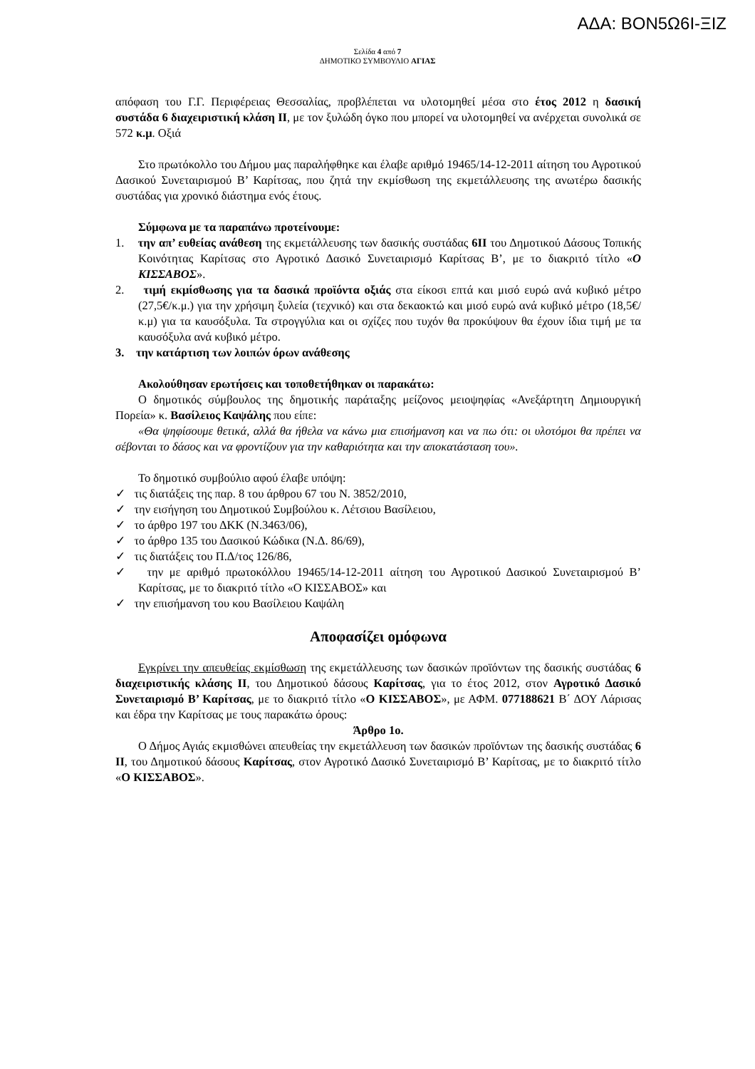ΑΔΑ: ΒΟΝ5Ω6Ι-ΞΙΖ
Σελίδα 4 από 7
ΔΗΜΟΤΙΚΟ ΣΥΜΒΟΥΛΙΟ ΑΓΙΑΣ
απόφαση του Γ.Γ. Περιφέρειας Θεσσαλίας, προβλέπεται να υλοτομηθεί μέσα στο έτος 2012 η δασική συστάδα 6 διαχειριστική κλάση ΙΙ, με τον ξυλώδη όγκο που μπορεί να υλοτομηθεί να ανέρχεται συνολικά σε 572 κ.μ. Οξιά
Στο πρωτόκολλο του Δήμου μας παραλήφθηκε και έλαβε αριθμό 19465/14-12-2011 αίτηση του Αγροτικού Δασικού Συνεταιρισμού Β’ Καρίτσας, που ζητά την εκμίσθωση της εκμετάλλευσης της ανωτέρω δασικής συστάδας για χρονικό διάστημα ενός έτους.
Σύμφωνα με τα παραπάνω προτείνουμε:
1. την απ’ ευθείας ανάθεση της εκμετάλλευσης των δασικής συστάδας 6ΙΙ του Δημοτικού Δάσους Τοπικής Κοινότητας Καρίτσας στο Αγροτικό Δασικό Συνεταιρισμό Καρίτσας Β’, με το διακριτό τίτλο «Ο ΚΙΣΣΑΒΟΣ».
2. τιμή εκμίσθωσης για τα δασικά προϊόντα οξιάς στα είκοσι επτά και μισό ευρώ ανά κυβικό μέτρο (27,5€/κ.μ.) για την χρήσιμη ξυλεία (τεχνικό) και στα δεκαοκτώ και μισό ευρώ ανά κυβικό μέτρο (18,5€/κ.μ) για τα καυσόξυλα. Τα στρογγύλια και οι σχίζες που τυχόν θα προκύψουν θα έχουν ίδια τιμή με τα καυσόξυλα ανά κυβικό μέτρο.
3. την κατάρτιση των λοιπών όρων ανάθεσης
Ακολούθησαν ερωτήσεις και τοποθετήθηκαν οι παρακάτω:
Ο δημοτικός σύμβουλος της δημοτικής παράταξης μείζονος μειοψηφίας «Ανεξάρτητη Δημιουργική Πορεία» κ. Βασίλειος Καψάλης που είπε:
«Θα ψηφίσουμε θετικά, αλλά θα ήθελα να κάνω μια επισήμανση και να πω ότι: οι υλοτόμοι θα πρέπει να σέβονται το δάσος και να φροντίζουν για την καθαριότητα και την αποκατάσταση του».
Το δημοτικό συμβούλιο αφού έλαβε υπόψη:
✓ τις διατάξεις της παρ. 8 του άρθρου 67 του Ν. 3852/2010,
✓ την εισήγηση του Δημοτικού Συμβούλου κ. Λέτσιου Βασίλειου,
✓ το άρθρο 197 του ΔΚΚ (Ν.3463/06),
✓ το άρθρο 135 του Δασικού Κώδικα (Ν.Δ. 86/69),
✓ τις διατάξεις του Π.Δ/τος 126/86,
✓ την με αριθμό πρωτοκόλλου 19465/14-12-2011 αίτηση του Αγροτικού Δασικού Συνεταιρισμού Β’ Καρίτσας, με το διακριτό τίτλο «Ο ΚΙΣΣΑΒΟΣ» και
✓ την επισήμανση του κου Βασίλειου Καψάλη
Αποφασίζει ομόφωνα
Εγκρίνει την απευθείας εκμίσθωση της εκμετάλλευσης των δασικών προϊόντων της δασικής συστάδας 6 διαχειριστικής κλάσης ΙΙ, του Δημοτικού δάσους Καρίτσας, για το έτος 2012, στον Αγροτικό Δασικό Συνεταιρισμό Β’ Καρίτσας, με το διακριτό τίτλο «Ο ΚΙΣΣΑΒΟΣ», με ΑΦΜ. 077188621 Β΄ ΔΟΥ Λάρισας και έδρα την Καρίτσας με τους παρακάτω όρους:
Άρθρο 1ο.
Ο Δήμος Αγιάς εκμισθώνει απευθείας την εκμετάλλευση των δασικών προϊόντων της δασικής συστάδας 6 ΙΙ, του Δημοτικού δάσους Καρίτσας, στον Αγροτικό Δασικό Συνεταιρισμό Β’ Καρίτσας, με το διακριτό τίτλο «Ο ΚΙΣΣΑΒΟΣ».